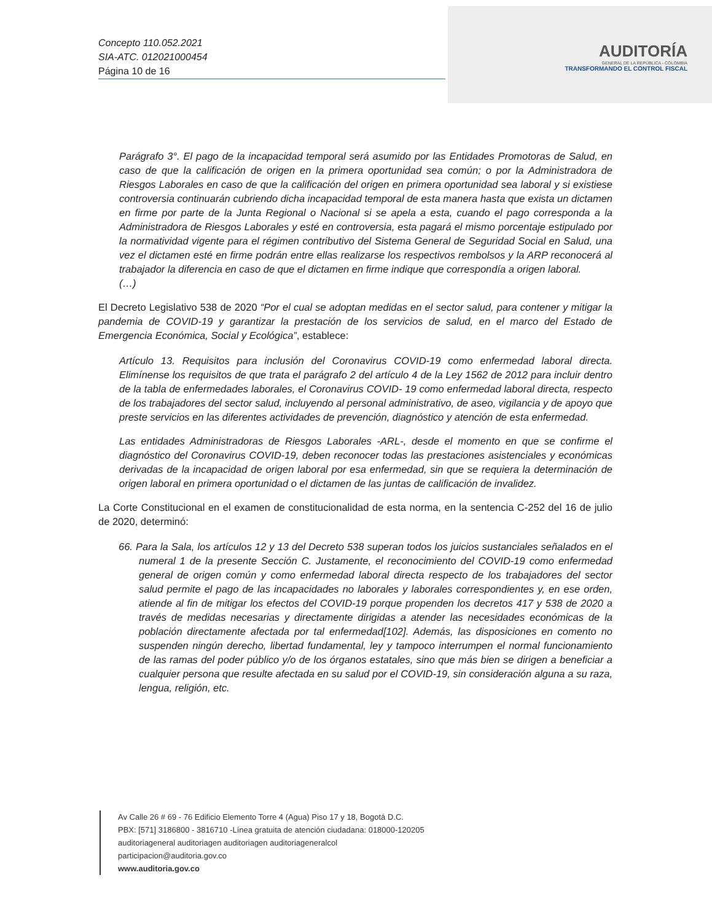Concepto 110.052.2021
SIA-ATC. 012021000454
Página 10 de 16
AUDITORÍA
GENERAL DE LA REPÚBLICA - COLOMBIA
TRANSFORMANDO EL CONTROL FISCAL
Parágrafo 3°. El pago de la incapacidad temporal será asumido por las Entidades Promotoras de Salud, en caso de que la calificación de origen en la primera oportunidad sea común; o por la Administradora de Riesgos Laborales en caso de que la calificación del origen en primera oportunidad sea laboral y si existiese controversia continuarán cubriendo dicha incapacidad temporal de esta manera hasta que exista un dictamen en firme por parte de la Junta Regional o Nacional si se apela a esta, cuando el pago corresponda a la Administradora de Riesgos Laborales y esté en controversia, esta pagará el mismo porcentaje estipulado por la normatividad vigente para el régimen contributivo del Sistema General de Seguridad Social en Salud, una vez el dictamen esté en firme podrán entre ellas realizarse los respectivos rembolsos y la ARP reconocerá al trabajador la diferencia en caso de que el dictamen en firme indique que correspondía a origen laboral.
(…)
El Decreto Legislativo 538 de 2020 “Por el cual se adoptan medidas en el sector salud, para contener y mitigar la pandemia de COVID-19 y garantizar la prestación de los servicios de salud, en el marco del Estado de Emergencia Económica, Social y Ecológica”, establece:
Artículo 13. Requisitos para inclusión del Coronavirus COVID-19 como enfermedad laboral directa. Elimínense los requisitos de que trata el parágrafo 2 del artículo 4 de la Ley 1562 de 2012 para incluir dentro de la tabla de enfermedades laborales, el Coronavirus COVID- 19 como enfermedad laboral directa, respecto de los trabajadores del sector salud, incluyendo al personal administrativo, de aseo, vigilancia y de apoyo que preste servicios en las diferentes actividades de prevención, diagnóstico y atención de esta enfermedad.
Las entidades Administradoras de Riesgos Laborales -ARL-, desde el momento en que se confirme el diagnóstico del Coronavirus COVID-19, deben reconocer todas las prestaciones asistenciales y económicas derivadas de la incapacidad de origen laboral por esa enfermedad, sin que se requiera la determinación de origen laboral en primera oportunidad o el dictamen de las juntas de calificación de invalidez.
La Corte Constitucional en el examen de constitucionalidad de esta norma, en la sentencia C-252 del 16 de julio de 2020, determinó:
66. Para la Sala, los artículos 12 y 13 del Decreto 538 superan todos los juicios sustanciales señalados en el numeral 1 de la presente Sección C. Justamente, el reconocimiento del COVID-19 como enfermedad general de origen común y como enfermedad laboral directa respecto de los trabajadores del sector salud permite el pago de las incapacidades no laborales y laborales correspondientes y, en ese orden, atiende al fin de mitigar los efectos del COVID-19 porque propenden los decretos 417 y 538 de 2020 a través de medidas necesarias y directamente dirigidas a atender las necesidades económicas de la población directamente afectada por tal enfermedad[102]. Además, las disposiciones en comento no suspenden ningún derecho, libertad fundamental, ley y tampoco interrumpen el normal funcionamiento de las ramas del poder público y/o de los órganos estatales, sino que más bien se dirigen a beneficiar a cualquier persona que resulte afectada en su salud por el COVID-19, sin consideración alguna a su raza, lengua, religión, etc.
Av Calle 26 # 69 - 76 Edificio Elemento Torre 4 (Agua) Piso 17 y 18, Bogotá D.C.
PBX: [571] 3186800 - 3816710 -Línea gratuita de atención ciudadana: 018000-120205
auditoriageneral auditoriagen auditoriagen auditoriageneralcol
participacion@auditoria.gov.co
www.auditoria.gov.co